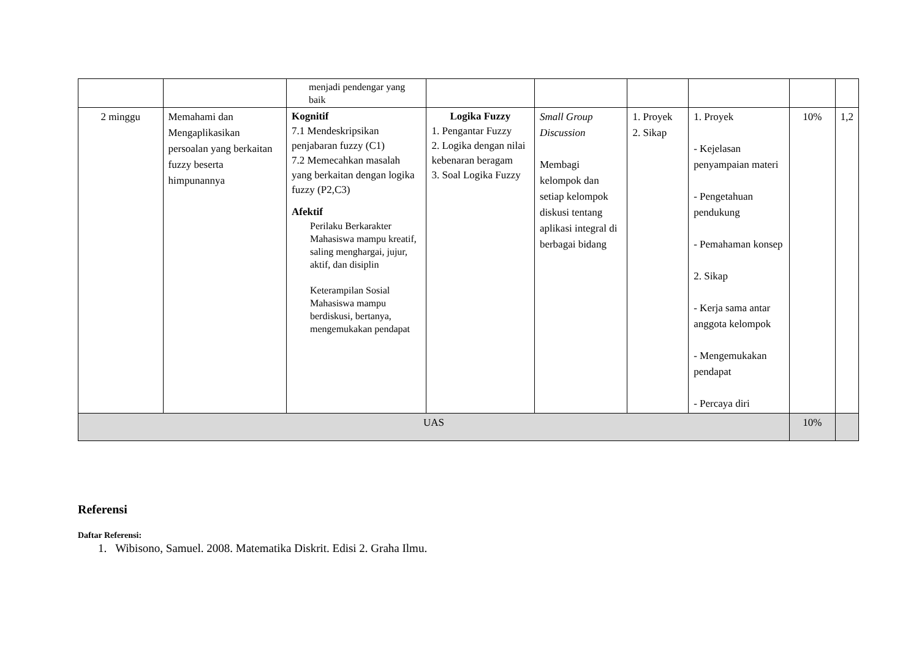| | | menjadi pendengar yang baik | | | | | | |
| 2 minggu | Memahami dan Mengaplikasikan persoalan yang berkaitan fuzzy beserta himpunannya | Kognitif 7.1 Mendeskripsikan penjabaran fuzzy (C1) 7.2 Memecahkan masalah yang berkaitan dengan logika fuzzy (P2,C3) Afektif Perilaku Berkarakter Mahasiswa mampu kreatif, saling menghargai, jujur, aktif, dan disiplin Keterampilan Sosial Mahasiswa mampu berdiskusi, bertanya, mengemukakan pendapat | Logika Fuzzy 1. Pengantar Fuzzy 2. Logika dengan nilai kebenaran beragam 3. Soal Logika Fuzzy | Small Group Discussion Membagi kelompok dan setiap kelompok diskusi tentang aplikasi integral di berbagai bidang | 1. Proyek 2. Sikap | 1. Proyek - Kejelasan penyampaian materi - Pengetahuan pendukung - Pemahaman konsep 2. Sikap - Kerja sama antar anggota kelompok - Mengemukakan pendapat - Percaya diri | 10% | 1,2 |
| UAS | | | | | | | 10% | |
Referensi
Daftar Referensi:
1. Wibisono, Samuel. 2008. Matematika Diskrit. Edisi 2. Graha Ilmu.